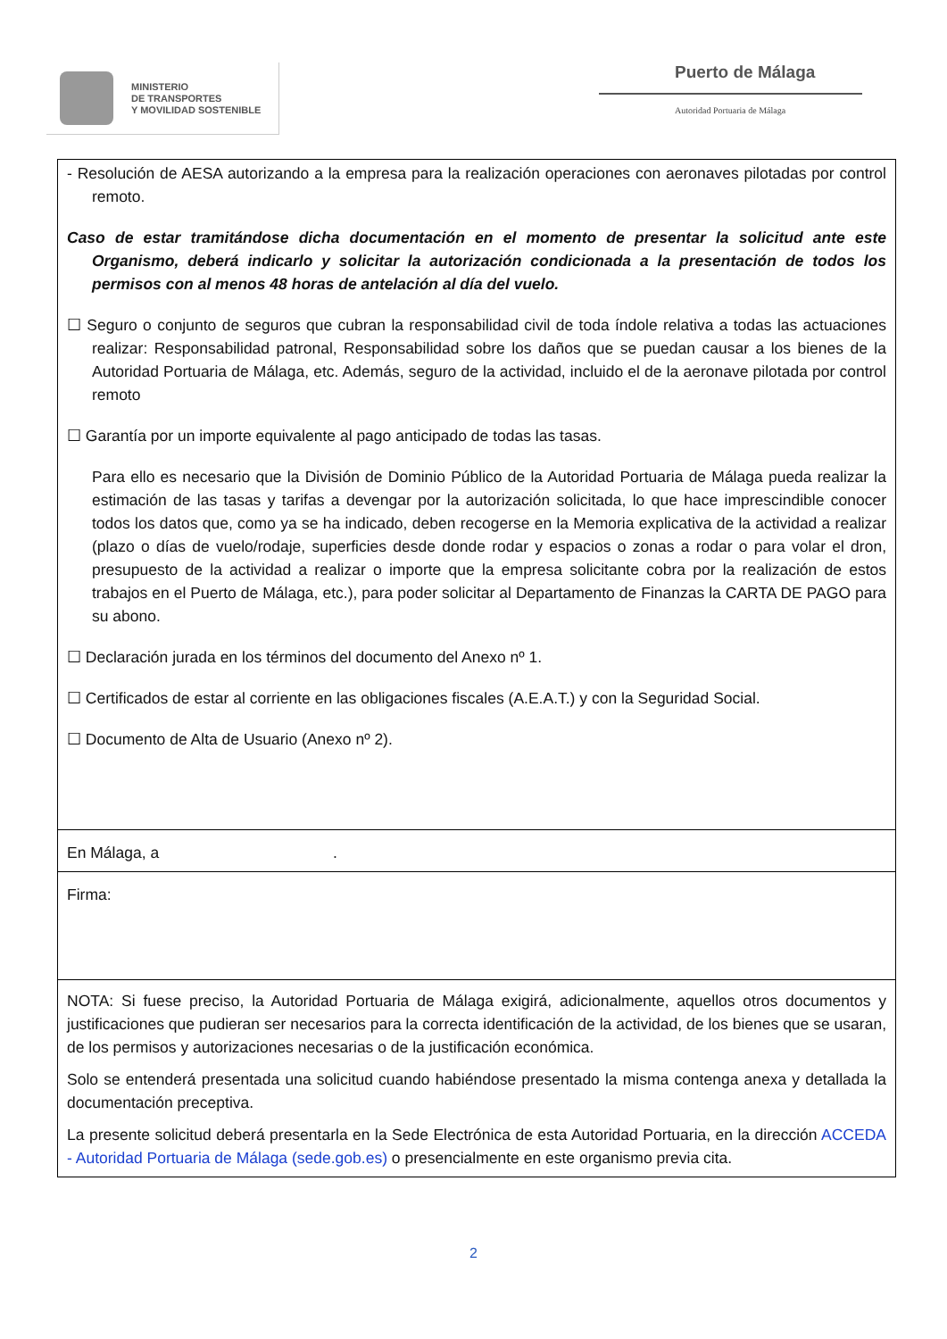MINISTERIO
DE TRANSPORTES
Y MOVILIDAD SOSTENIBLE
Puerto de Málaga
Autoridad Portuaria de Málaga
| - Resolución de AESA autorizando a la empresa para la realización operaciones con aeronaves pilotadas por control remoto. Caso de estar tramitándose dicha documentación en el momento de presentar la solicitud ante este Organismo, deberá indicarlo y solicitar la autorización condicionada a la presentación de todos los permisos con al menos 48 horas de antelación al día del vuelo. ☐ Seguro o conjunto de seguros que cubran la responsabilidad civil de toda índole relativa a todas las actuaciones realizar: Responsabilidad patronal, Responsabilidad sobre los daños que se puedan causar a los bienes de la Autoridad Portuaria de Málaga, etc. Además, seguro de la actividad, incluido el de la aeronave pilotada por control remoto ☐ Garantía por un importe equivalente al pago anticipado de todas las tasas. Para ello es necesario que la División de Dominio Público de la Autoridad Portuaria de Málaga pueda realizar la estimación de las tasas y tarifas a devengar por la autorización solicitada, lo que hace imprescindible conocer todos los datos que, como ya se ha indicado, deben recogerse en la Memoria explicativa de la actividad a realizar (plazo o días de vuelo/rodaje, superficies desde donde rodar y espacios o zonas a rodar o para volar el dron, presupuesto de la actividad a realizar o importe que la empresa solicitante cobra por la realización de estos trabajos en el Puerto de Málaga, etc.), para poder solicitar al Departamento de Finanzas la CARTA DE PAGO para su abono. ☐ Declaración jurada en los términos del documento del Anexo nº 1. ☐ Certificados de estar al corriente en las obligaciones fiscales (A.E.A.T.) y con la Seguridad Social. ☐ Documento de Alta de Usuario (Anexo nº 2). |
| En Málaga, a . |
| Firma: |
| NOTA: Si fuese preciso, la Autoridad Portuaria de Málaga exigirá, adicionalmente, aquellos otros documentos y justificaciones que pudieran ser necesarios para la correcta identificación de la actividad, de los bienes que se usaran, de los permisos y autorizaciones necesarias o de la justificación económica. Solo se entenderá presentada una solicitud cuando habiéndose presentado la misma contenga anexa y detallada la documentación preceptiva. La presente solicitud deberá presentarla en la Sede Electrónica de esta Autoridad Portuaria, en la dirección ACCEDA - Autoridad Portuaria de Málaga (sede.gob.es) o presencialmente en este organismo previa cita. |
2